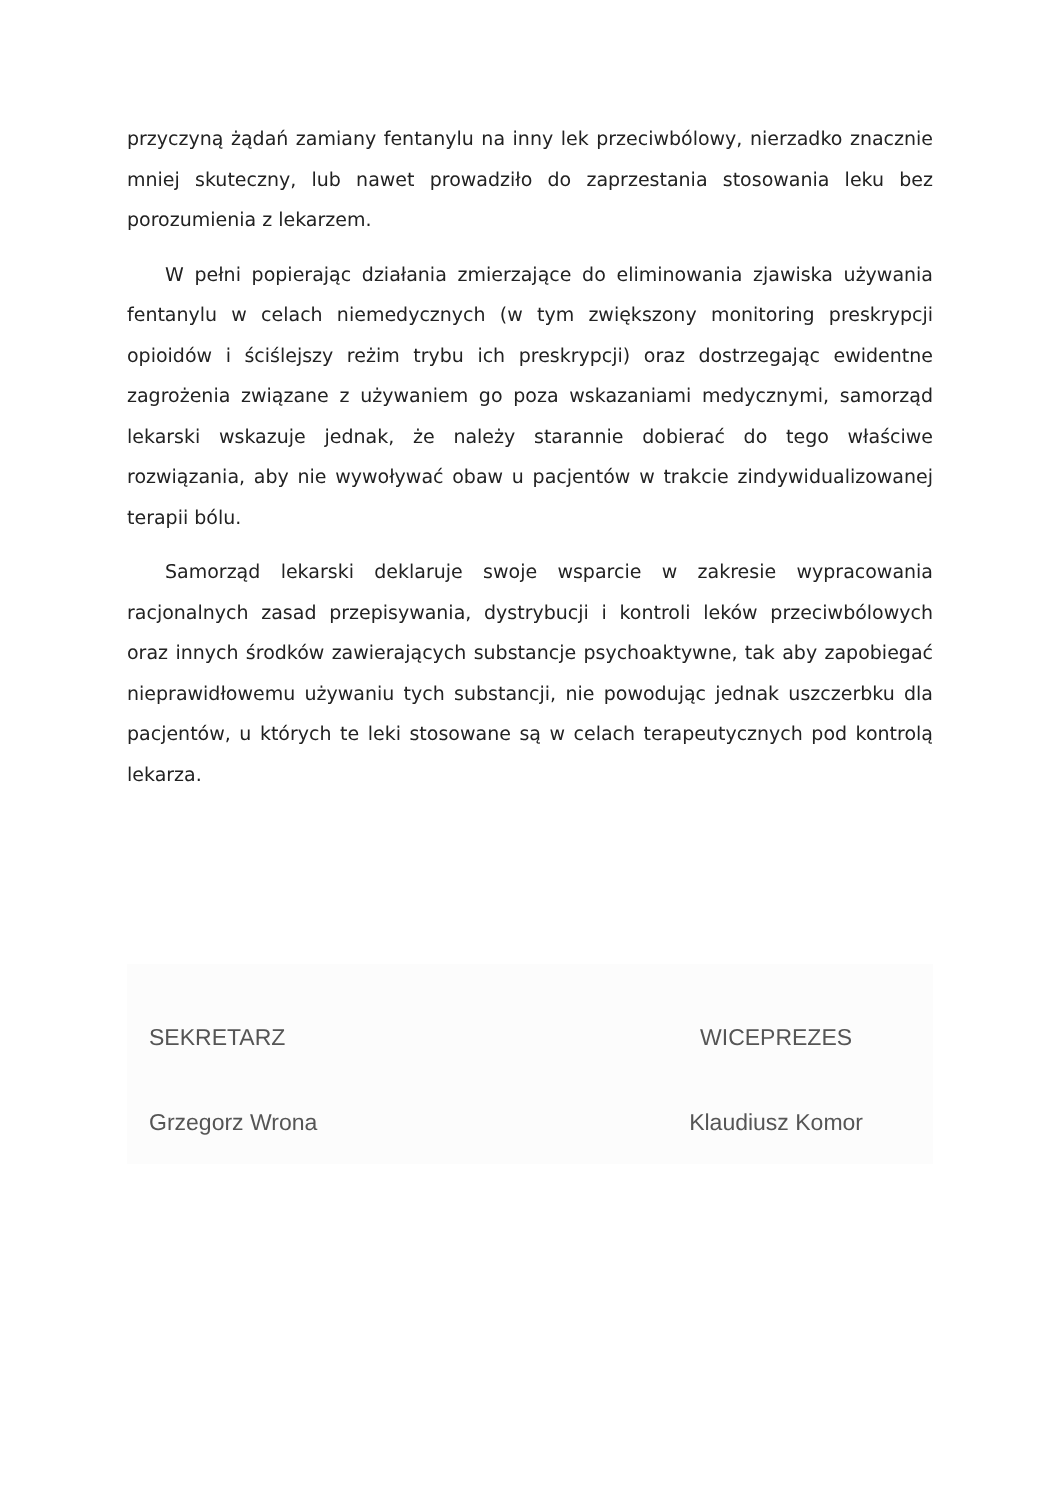przyczyną żądań zamiany fentanylu na inny lek przeciwbólowy, nierzadko znacznie mniej skuteczny, lub nawet prowadziło do zaprzestania stosowania leku bez porozumienia z lekarzem.
W pełni popierając działania zmierzające do eliminowania zjawiska używania fentanylu w celach niemedycznych (w tym zwiększony monitoring preskrypcji opioidów i ściślejszy reżim trybu ich preskrypcji) oraz dostrzegając ewidentne zagrożenia związane z używaniem go poza wskazaniami medycznymi, samorząd lekarski wskazuje jednak, że należy starannie dobierać do tego właściwe rozwiązania, aby nie wywoływać obaw u pacjentów w trakcie zindywidualizowanej terapii bólu.
Samorząd lekarski deklaruje swoje wsparcie w zakresie wypracowania racjonalnych zasad przepisywania, dystrybucji i kontroli leków przeciwbólowych oraz innych środków zawierających substancje psychoaktywne, tak aby zapobiegać nieprawidłowemu używaniu tych substancji, nie powodując jednak uszczerbku dla pacjentów, u których te leki stosowane są w celach terapeutycznych pod kontrolą lekarza.
SEKRETARZ
Grzegorz Wrona
WICEPREZES
Klaudiusz Komor